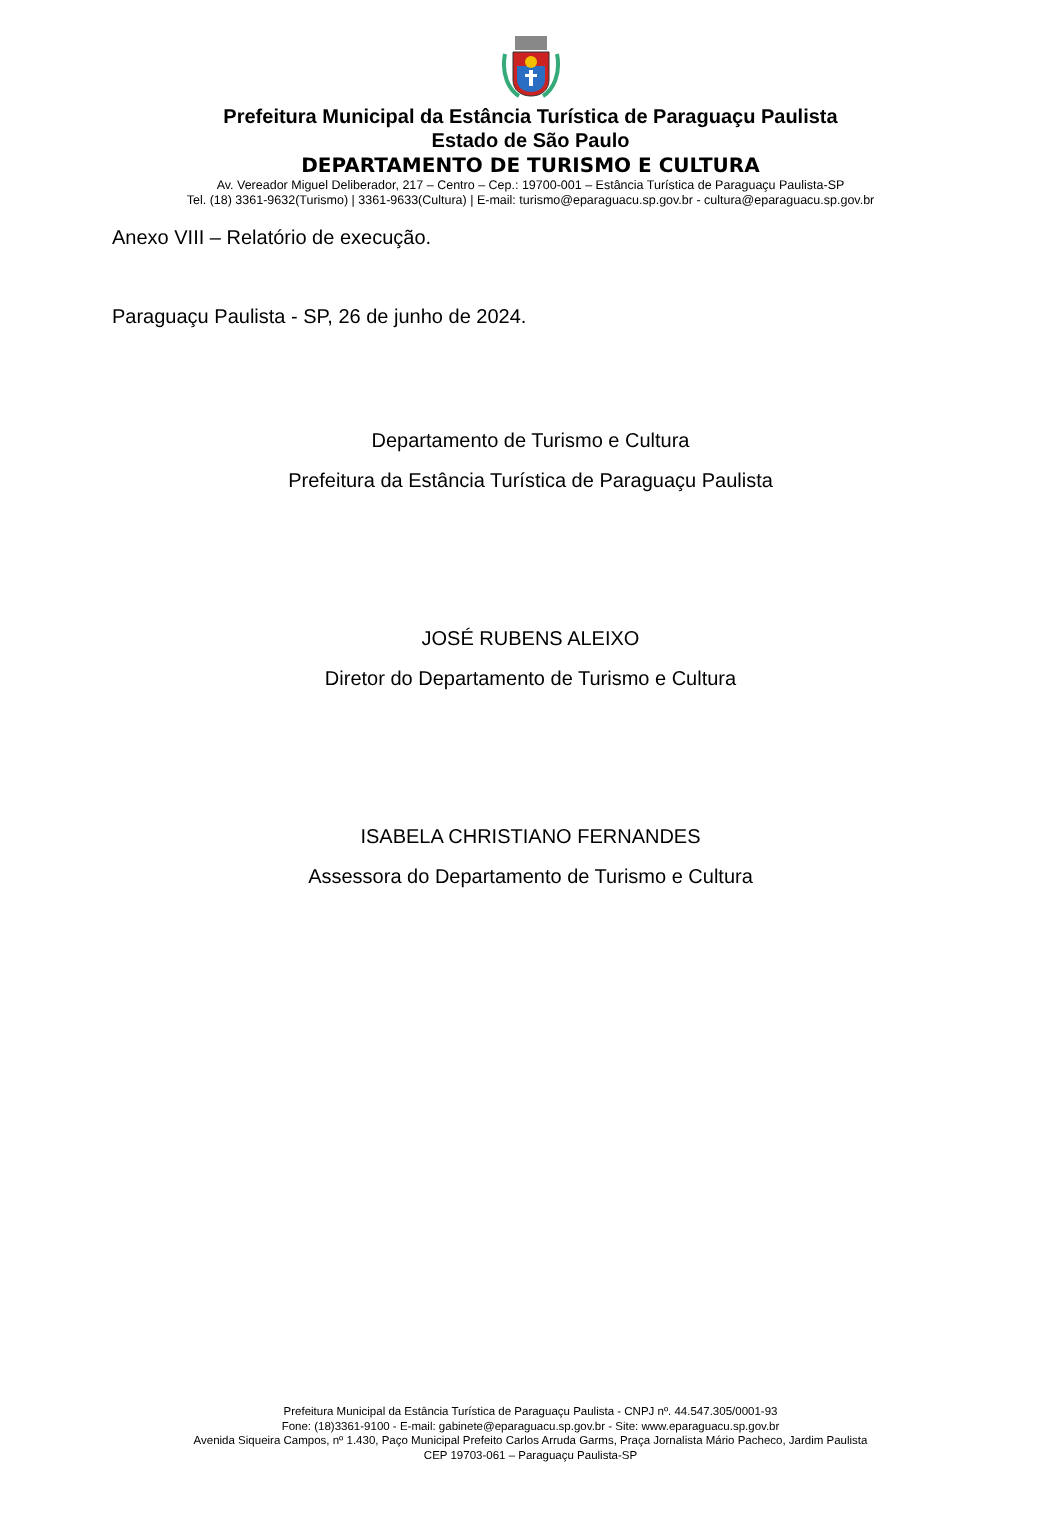Prefeitura Municipal da Estância Turística de Paraguaçu Paulista
Estado de São Paulo
DEPARTAMENTO DE TURISMO E CULTURA
Av. Vereador Miguel Deliberador, 217 – Centro – Cep.: 19700-001 – Estância Turística de Paraguaçu Paulista-SP
Tel. (18) 3361-9632(Turismo) | 3361-9633(Cultura) | E-mail: turismo@eparaguacu.sp.gov.br - cultura@eparaguacu.sp.gov.br
Anexo VIII – Relatório de execução.
Paraguaçu Paulista - SP, 26 de junho de 2024.
Departamento de Turismo e Cultura
Prefeitura da Estância Turística de Paraguaçu Paulista
JOSÉ RUBENS ALEIXO
Diretor do Departamento de Turismo e Cultura
ISABELA CHRISTIANO FERNANDES
Assessora do Departamento de Turismo e Cultura
Prefeitura Municipal da Estância Turística de Paraguaçu Paulista - CNPJ nº. 44.547.305/0001-93
Fone: (18)3361-9100 - E-mail: gabinete@eparaguacu.sp.gov.br - Site: www.eparaguacu.sp.gov.br
Avenida Siqueira Campos, nº 1.430, Paço Municipal Prefeito Carlos Arruda Garms, Praça Jornalista Mário Pacheco, Jardim Paulista
CEP 19703-061 – Paraguaçu Paulista-SP